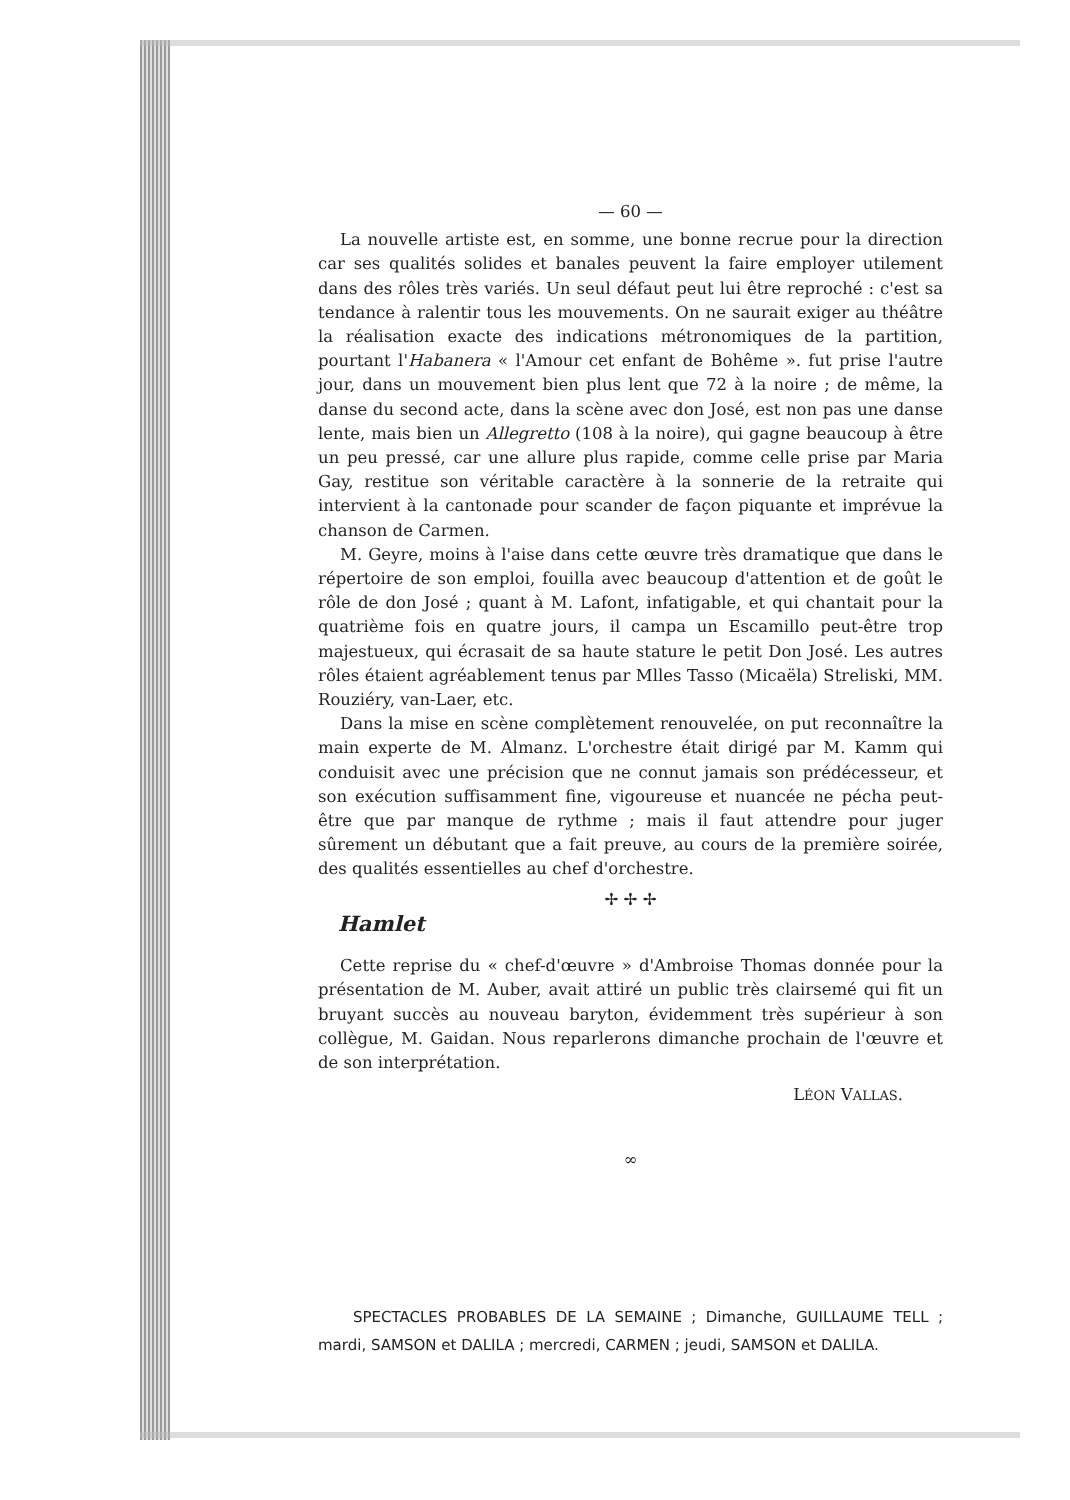— 60 —
La nouvelle artiste est, en somme, une bonne recrue pour la direction car ses qualités solides et banales peuvent la faire employer utilement dans des rôles très variés. Un seul défaut peut lui être reproché : c'est sa tendance à ralentir tous les mouvements. On ne saurait exiger au théâtre la réalisation exacte des indications métronomiques de la partition, pourtant l'Habanera « l'Amour cet enfant de Bohême ». fut prise l'autre jour, dans un mouvement bien plus lent que 72 à la noire ; de même, la danse du second acte, dans la scène avec don José, est non pas une danse lente, mais bien un Allegretto (108 à la noire), qui gagne beaucoup à être un peu pressé, car une allure plus rapide, comme celle prise par Maria Gay, restitue son véritable caractère à la sonnerie de la retraite qui intervient à la cantonade pour scander de façon piquante et imprévue la chanson de Carmen.
M. Geyre, moins à l'aise dans cette œuvre très dramatique que dans le répertoire de son emploi, fouilla avec beaucoup d'attention et de goût le rôle de don José ; quant à M. Lafont, infatigable, et qui chantait pour la quatrième fois en quatre jours, il campa un Escamillo peut-être trop majestueux, qui écrasait de sa haute stature le petit Don José. Les autres rôles étaient agréablement tenus par Mlles Tasso (Micaëla) Streliski, MM. Rouziéry, van-Laer, etc.
Dans la mise en scène complètement renouvelée, on put reconnaître la main experte de M. Almanz. L'orchestre était dirigé par M. Kamm qui conduisit avec une précision que ne connut jamais son prédécesseur, et son exécution suffisamment fine, vigoureuse et nuancée ne pécha peut-être que par manque de rythme ; mais il faut attendre pour juger sûrement un débutant que a fait preuve, au cours de la première soirée, des qualités essentielles au chef d'orchestre.
✢ ✢ ✢
Hamlet
Cette reprise du « chef-d'œuvre » d'Ambroise Thomas donnée pour la présentation de M. Auber, avait attiré un public très clairsemé qui fit un bruyant succès au nouveau baryton, évidemment très supérieur à son collègue, M. Gaidan. Nous reparlerons dimanche prochain de l'œuvre et de son interprétation.
LÉON VALLAS.
∞
SPECTACLES PROBABLES DE LA SEMAINE ; Dimanche, GUILLAUME TELL ; mardi, SAMSON et DALILA ; mercredi, CARMEN ; jeudi, SAMSON et DALILA.